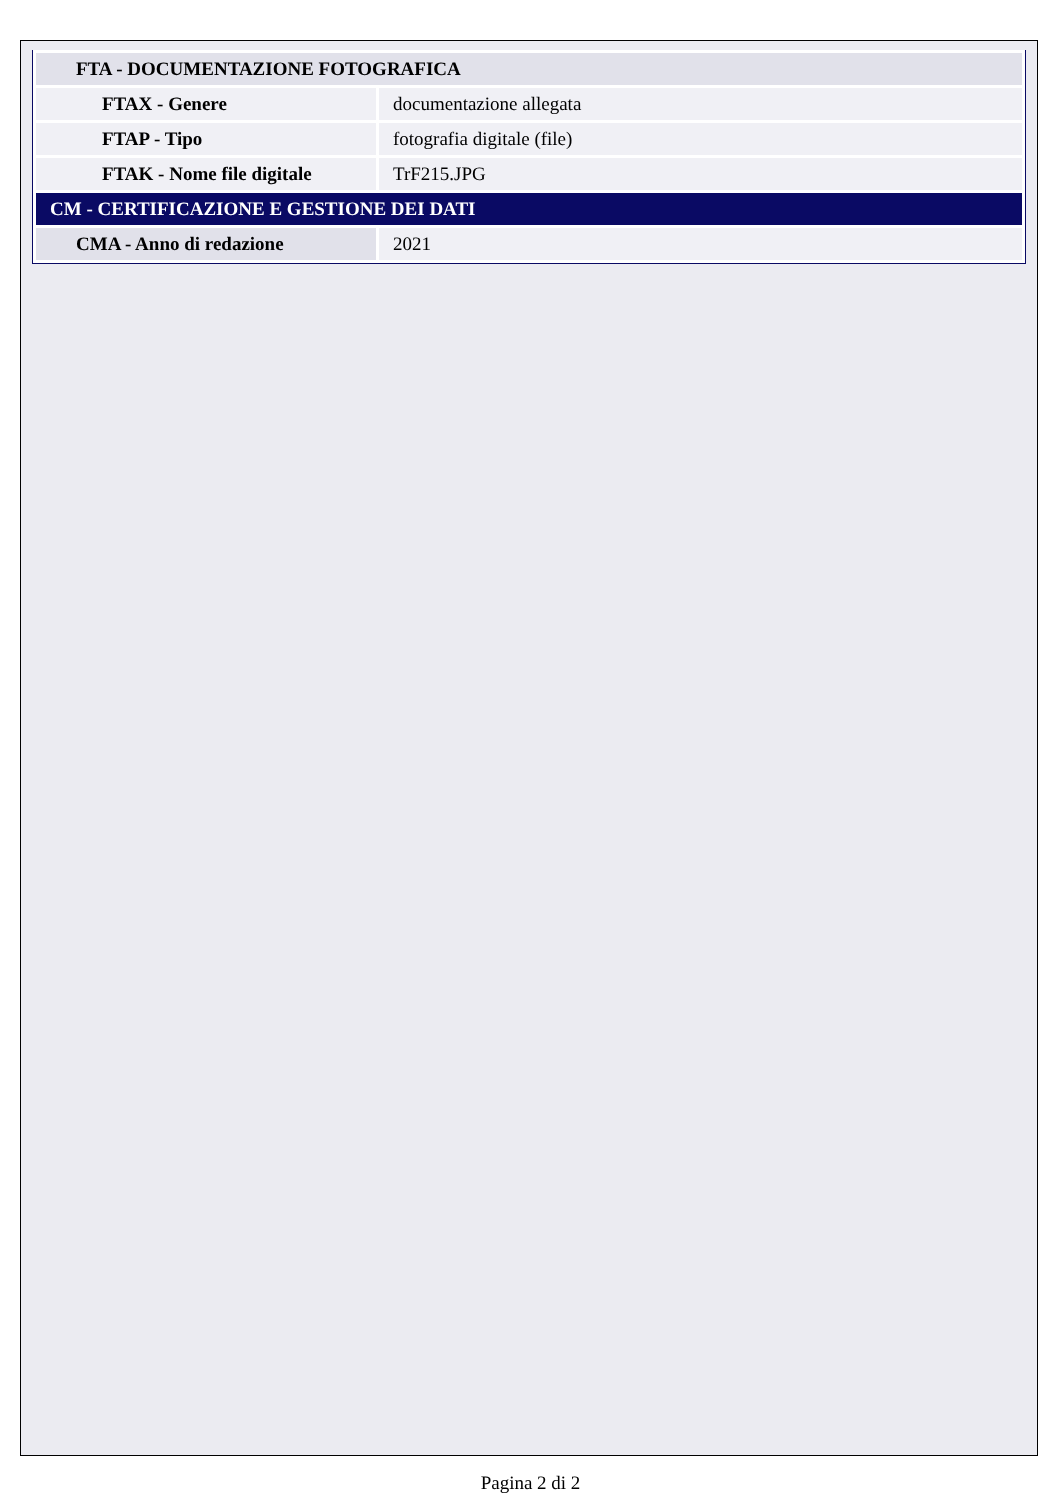| FTA - DOCUMENTAZIONE FOTOGRAFICA | |
| FTAX - Genere | documentazione allegata |
| FTAP - Tipo | fotografia digitale (file) |
| FTAK - Nome file digitale | TrF215.JPG |
| CM - CERTIFICAZIONE E GESTIONE DEI DATI | |
| CMA - Anno di redazione | 2021 |
Pagina 2 di 2